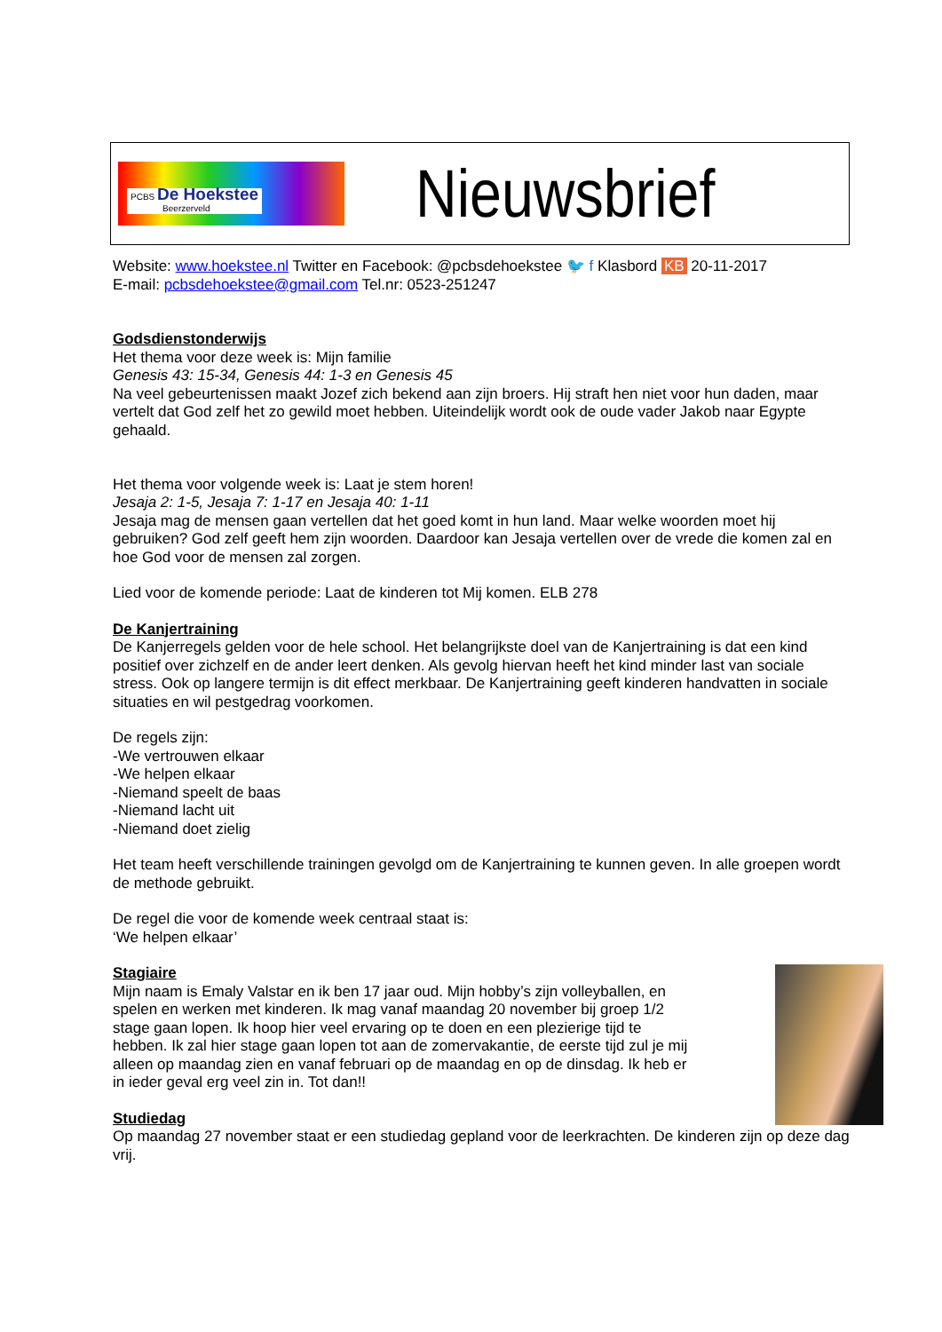PCBS De Hoekstee
Beerzerveld
Nieuwsbrief
Website: www.hoekstee.nl Twitter en Facebook: @pcbsdehoekstee 🐦 f Klasbord KB 20-11-2017
E-mail: pcbsdehoekstee@gmail.com Tel.nr: 0523-251247
Godsdienstonderwijs
Het thema voor deze week is: Mijn familie
Genesis 43: 15-34, Genesis 44: 1-3 en Genesis 45
Na veel gebeurtenissen maakt Jozef zich bekend aan zijn broers. Hij straft hen niet voor hun daden, maar vertelt dat God zelf het zo gewild moet hebben. Uiteindelijk wordt ook de oude vader Jakob naar Egypte gehaald.
Het thema voor volgende week is: Laat je stem horen!
Jesaja 2: 1-5, Jesaja 7: 1-17 en Jesaja 40: 1-11
Jesaja mag de mensen gaan vertellen dat het goed komt in hun land. Maar welke woorden moet hij gebruiken? God zelf geeft hem zijn woorden. Daardoor kan Jesaja vertellen over de vrede die komen zal en hoe God voor de mensen zal zorgen.
Lied voor de komende periode: Laat de kinderen tot Mij komen. ELB 278
De Kanjertraining
De Kanjerregels gelden voor de hele school. Het belangrijkste doel van de Kanjertraining is dat een kind positief over zichzelf en de ander leert denken. Als gevolg hiervan heeft het kind minder last van sociale stress. Ook op langere termijn is dit effect merkbaar. De Kanjertraining geeft kinderen handvatten in sociale situaties en wil pestgedrag voorkomen.
De regels zijn:
-We vertrouwen elkaar
-We helpen elkaar
-Niemand speelt de baas
-Niemand lacht uit
-Niemand doet zielig
Het team heeft verschillende trainingen gevolgd om de Kanjertraining te kunnen geven. In alle groepen wordt de methode gebruikt.
De regel die voor de komende week centraal staat is:
‘We helpen elkaar’
Stagiaire
Mijn naam is Emaly Valstar en ik ben 17 jaar oud. Mijn hobby’s zijn volleyballen, en spelen en werken met kinderen. Ik mag vanaf maandag 20 november bij groep 1/2 stage gaan lopen. Ik hoop hier veel ervaring op te doen en een plezierige tijd te hebben. Ik zal hier stage gaan lopen tot aan de zomervakantie, de eerste tijd zul je mij alleen op maandag zien en vanaf februari op de maandag en op de dinsdag. Ik heb er in ieder geval erg veel zin in. Tot dan!!
Studiedag
Op maandag 27 november staat er een studiedag gepland voor de leerkrachten. De kinderen zijn op deze dag vrij.